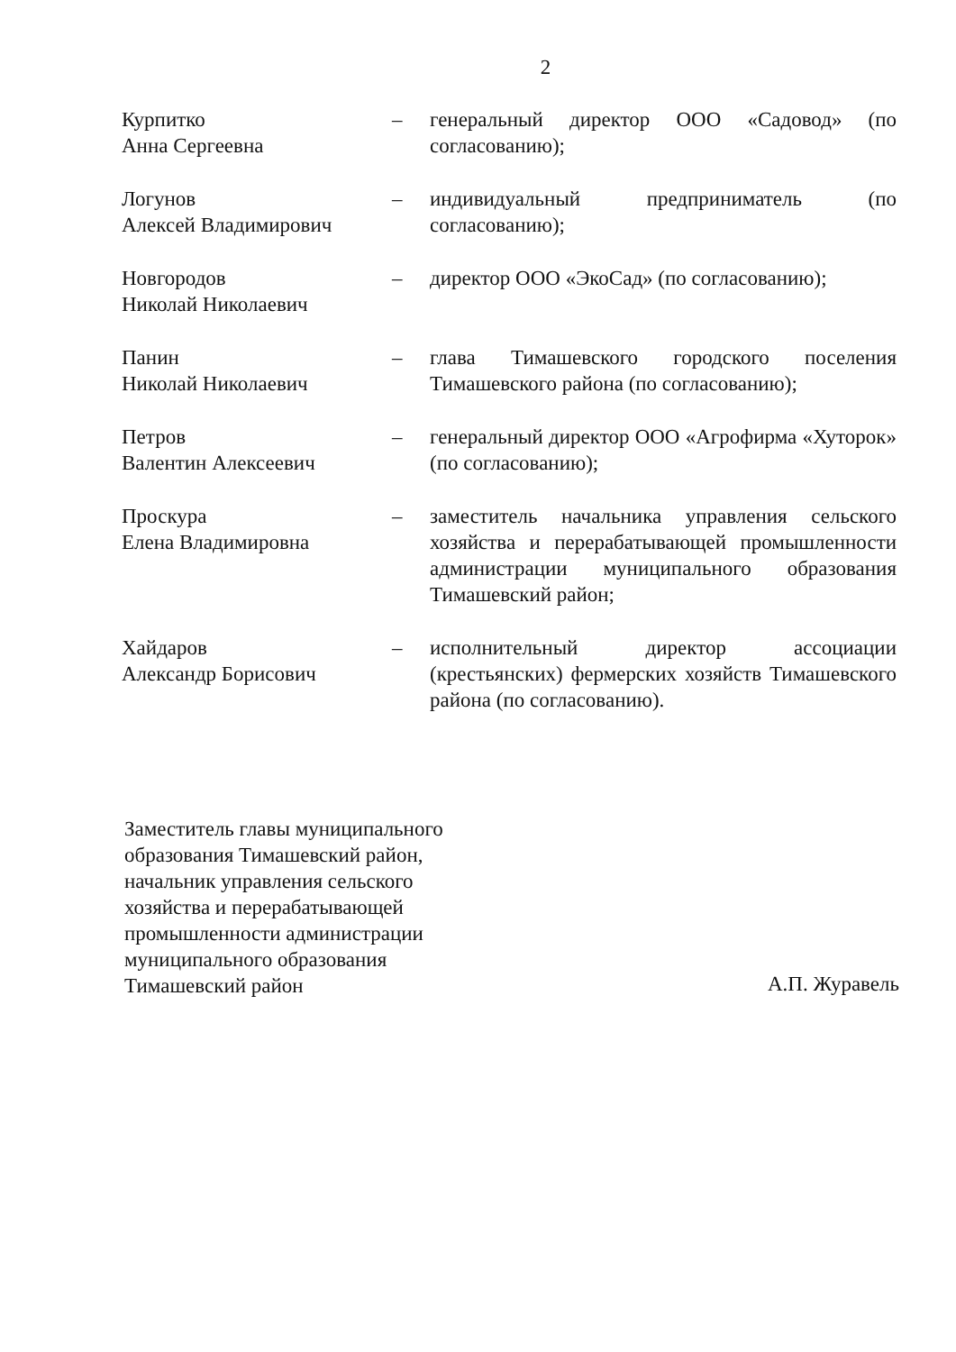2
Курпитко
Анна Сергеевна
– генеральный директор ООО «Садовод» (по согласованию);
Логунов
Алексей Владимирович
– индивидуальный предприниматель (по согласованию);
Новгородов
Николай Николаевич
– директор ООО «ЭкоСад» (по согласованию);
Панин
Николай Николаевич
– глава Тимашевского городского поселения Тимашевского района (по согласованию);
Петров
Валентин Алексеевич
– генеральный директор ООО «Агрофирма «Хуторок» (по согласованию);
Проскура
Елена Владимировна
– заместитель начальника управления сельского хозяйства и перерабатывающей промышленности администрации муниципального образования Тимашевский район;
Хайдаров
Александр Борисович
– исполнительный директор ассоциации (крестьянских) фермерских хозяйств Тимашевского района (по согласованию).
Заместитель главы муниципального
образования Тимашевский район,
начальник управления сельского
хозяйства и перерабатывающей
промышленности администрации
муниципального образования
Тимашевский район
А.П. Журавель